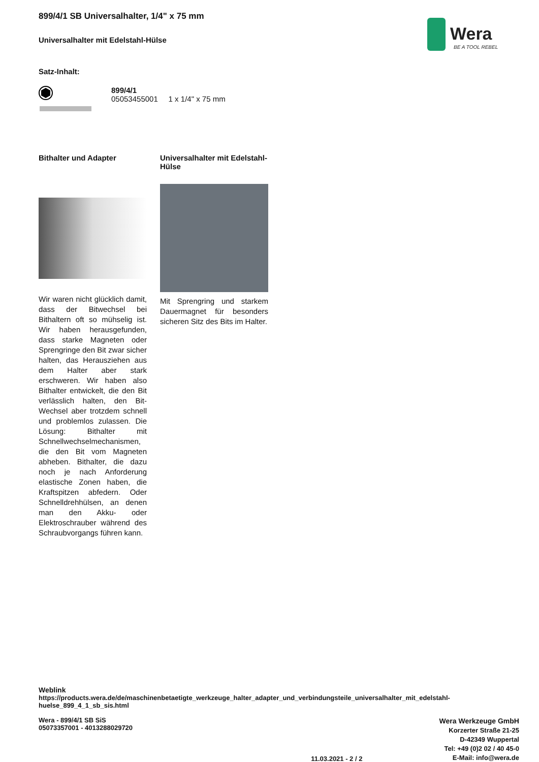899/4/1 SB Universalhalter, 1/4" x 75 mm
Universalhalter mit Edelstahl-Hülse
Wera
BE A TOOL REBEL
Satz-Inhalt:
899/4/1
05053455001 1 x 1/4" x 75 mm
Bithalter und Adapter
Wir waren nicht glücklich damit, dass der Bitwechsel bei Bithaltern oft so mühselig ist. Wir haben herausgefunden, dass starke Magneten oder Sprengringe den Bit zwar sicher halten, das Herausziehen aus dem Halter aber stark erschweren. Wir haben also Bithalter entwickelt, die den Bit verlässlich halten, den Bit-Wechsel aber trotzdem schnell und problemlos zulassen. Die Lösung: Bithalter mit Schnellwechselmechanismen, die den Bit vom Magneten abheben. Bithalter, die dazu noch je nach Anforderung elastische Zonen haben, die Kraftspitzen abfedern. Oder Schnelldrehhülsen, an denen man den Akku- oder Elektroschrauber während des Schraubvorgangs führen kann.
Universalhalter mit Edelstahl-Hülse
Mit Sprengring und starkem Dauermagnet für besonders sicheren Sitz des Bits im Halter.
Weblink
https://products.wera.de/de/maschinenbetaetigte_werkzeuge_halter_adapter_und_verbindungsteile_universalhalter_mit_edelstahl-huelse_899_4_1_sb_sis.html
Wera - 899/4/1 SB SiS
05073357001 - 4013288029720
11.03.2021 - 2 / 2
Wera Werkzeuge GmbH
Korzerter Straße 21-25
D-42349 Wuppertal
Tel: +49 (0)2 02 / 40 45-0
E-Mail: info@wera.de